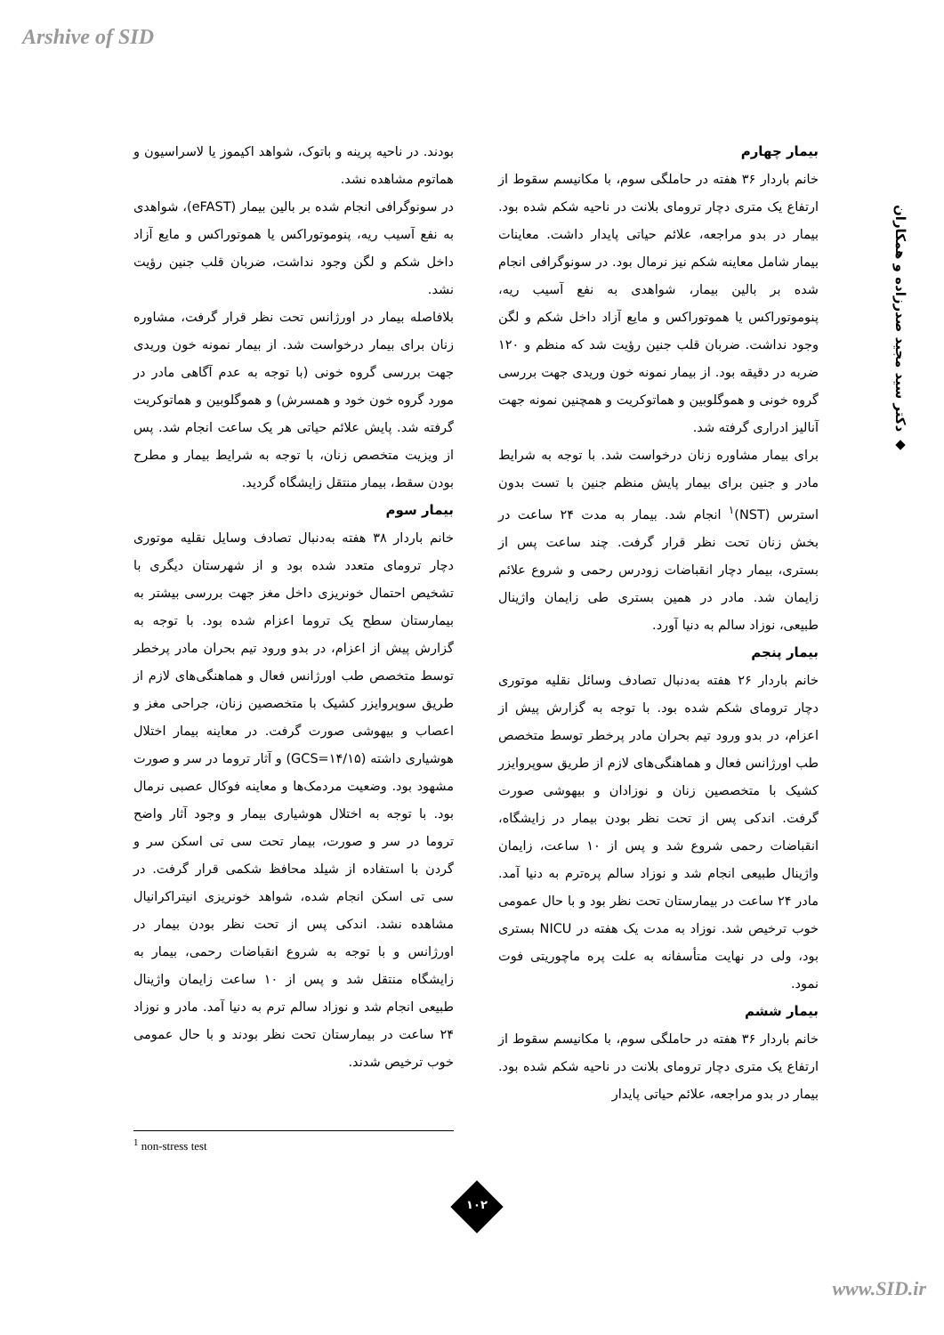Arshive of SID
◆ دکتر سید مجید صدرزاده و همکاران
بودند. در ناحیه پرینه و باتوک، شواهد اکیموز یا لاسراسیون و هماتوم مشاهده نشد.
در سونوگرافی انجام شده بر بالین بیمار (eFAST)، شواهدی به نفع آسیب ریه، پنوموتوراکس یا هموتوراکس و مایع آزاد داخل شکم و لگن وجود نداشت، ضربان قلب جنین رؤیت نشد.
بلافاصله بیمار در اورژانس تحت نظر قرار گرفت، مشاوره زنان برای بیمار درخواست شد. از بیمار نمونه خون وریدی جهت بررسی گروه خونی (با توجه به عدم آگاهی مادر در مورد گروه خون خود و همسرش) و هموگلوبین و هماتوکریت گرفته شد. پایش علائم حیاتی هر یک ساعت انجام شد. پس از ویزیت متخصص زنان، با توجه به شرایط بیمار و مطرح بودن سقط، بیمار منتقل زایشگاه گردید.
بیمار سوم
خانم باردار ۳۸ هفته به‌دنبال تصادف وسایل نقلیه موتوری دچار ترومای متعدد شده بود و از شهرستان دیگری با تشخیص احتمال خونریزی داخل مغز جهت بررسی بیشتر به بیمارستان سطح یک تروما اعزام شده بود. با توجه به گزارش پیش از اعزام، در بدو ورود تیم بحران مادر پرخطر توسط متخصص طب اورژانس فعال و هماهنگی‌های لازم از طریق سوپروایزر کشیک با متخصصین زنان، جراحی مغز و اعصاب و بیهوشی صورت گرفت. در معاینه بیمار اختلال هوشیاری داشته (GCS=۱۴/۱۵) و آثار تروما در سر و صورت مشهود بود. وضعیت مردمک‌ها و معاینه فوکال عصبی نرمال بود. با توجه به اختلال هوشیاری بیمار و وجود آثار واضح تروما در سر و صورت، بیمار تحت سی تی اسکن سر و گردن با استفاده از شیلد محافظ شکمی قرار گرفت. در سی تی اسکن انجام شده، شواهد خونریزی انیتراکرانیال مشاهده نشد. اندکی پس از تحت نظر بودن بیمار در اورژانس و با توجه به شروع انقباضات رحمی، بیمار به زایشگاه منتقل شد و پس از ۱۰ ساعت زایمان واژینال طبیعی انجام شد و نوزاد سالم ترم به دنیا آمد. مادر و نوزاد ۲۴ ساعت در بیمارستان تحت نظر بودند و با حال عمومی خوب ترخیص شدند.
بیمار چهارم
خانم باردار ۳۶ هفته در حاملگی سوم، با مکانیسم سقوط از ارتفاع یک متری دچار ترومای بلانت در ناحیه شکم شده بود. بیمار در بدو مراجعه، علائم حیاتی پایدار داشت. معاینات بیمار شامل معاینه شکم نیز نرمال بود. در سونوگرافی انجام شده بر بالین بیمار، شواهدی به نفع آسیب ریه، پنوموتوراکس یا هموتوراکس و مایع آزاد داخل شکم و لگن وجود نداشت. ضربان قلب جنین رؤیت شد که منظم و ۱۲۰ ضربه در دقیقه بود. از بیمار نمونه خون وریدی جهت بررسی گروه خونی و هموگلوبین و هماتوکریت و همچنین نمونه جهت آنالیز ادراری گرفته شد.
برای بیمار مشاوره زنان درخواست شد. با توجه به شرایط مادر و جنین برای بیمار پایش منظم جنین با تست بدون استرس (NST)<sup>۱</sup> انجام شد. بیمار به مدت ۲۴ ساعت در بخش زنان تحت نظر قرار گرفت. چند ساعت پس از بستری، بیمار دچار انقباضات زودرس رحمی و شروع علائم زایمان شد. مادر در همین بستری طی زایمان واژینال طبیعی، نوزاد سالم به دنیا آورد.
بیمار پنجم
خانم باردار ۲۶ هفته به‌دنبال تصادف وسائل نقلیه موتوری دچار ترومای شکم شده بود. با توجه به گزارش پیش از اعزام، در بدو ورود تیم بحران مادر پرخطر توسط متخصص طب اورژانس فعال و هماهنگی‌های لازم از طریق سوپروایزر کشیک با متخصصین زنان و نوزادان و بیهوشی صورت گرفت. اندکی پس از تحت نظر بودن بیمار در زایشگاه، انقباضات رحمی شروع شد و پس از ۱۰ ساعت، زایمان واژینال طبیعی انجام شد و نوزاد سالم پره‌ترم به دنیا آمد. مادر ۲۴ ساعت در بیمارستان تحت نظر بود و با حال عمومی خوب ترخیص شد. نوزاد به مدت یک هفته در NICU بستری بود، ولی در نهایت متأسفانه به علت پره ماچوریتی فوت نمود.
بیمار ششم
خانم باردار ۳۶ هفته در حاملگی سوم، با مکانیسم سقوط از ارتفاع یک متری دچار ترومای بلانت در ناحیه شکم شده بود. بیمار در بدو مراجعه، علائم حیاتی پایدار
<sup>1</sup> non-stress test
۱۰۲
www.SID.ir